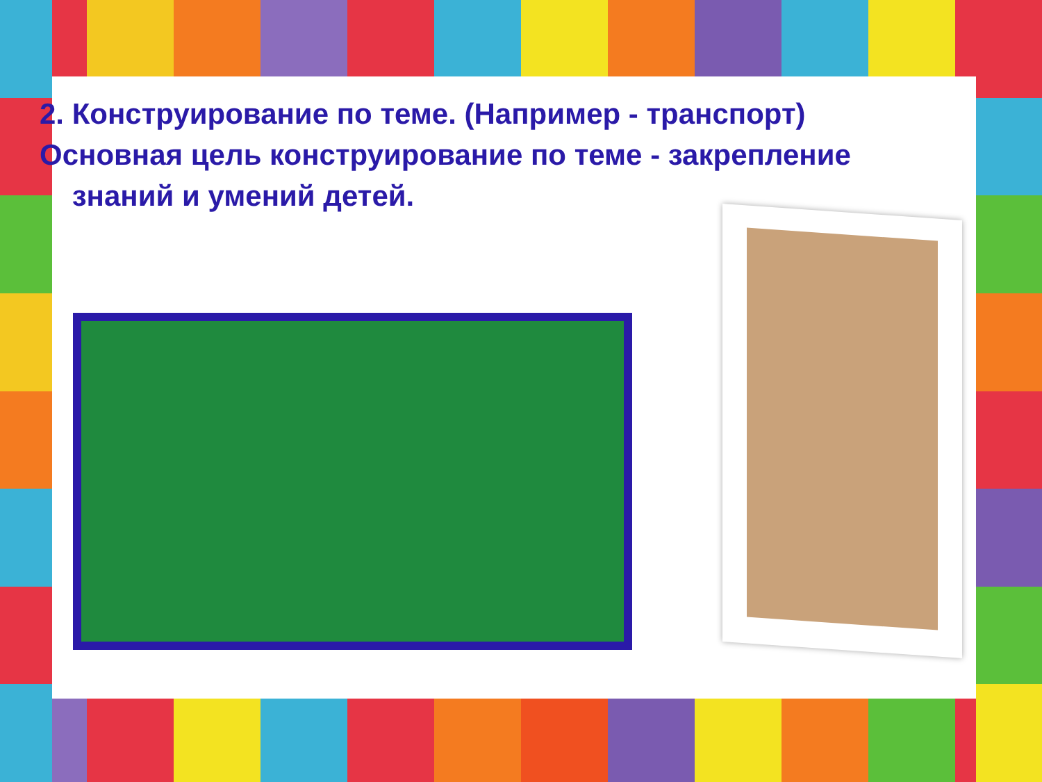2. Конструирование по теме. (Например - транспорт)
Основная цель конструирование по теме - закрепление
знаний и умений детей.